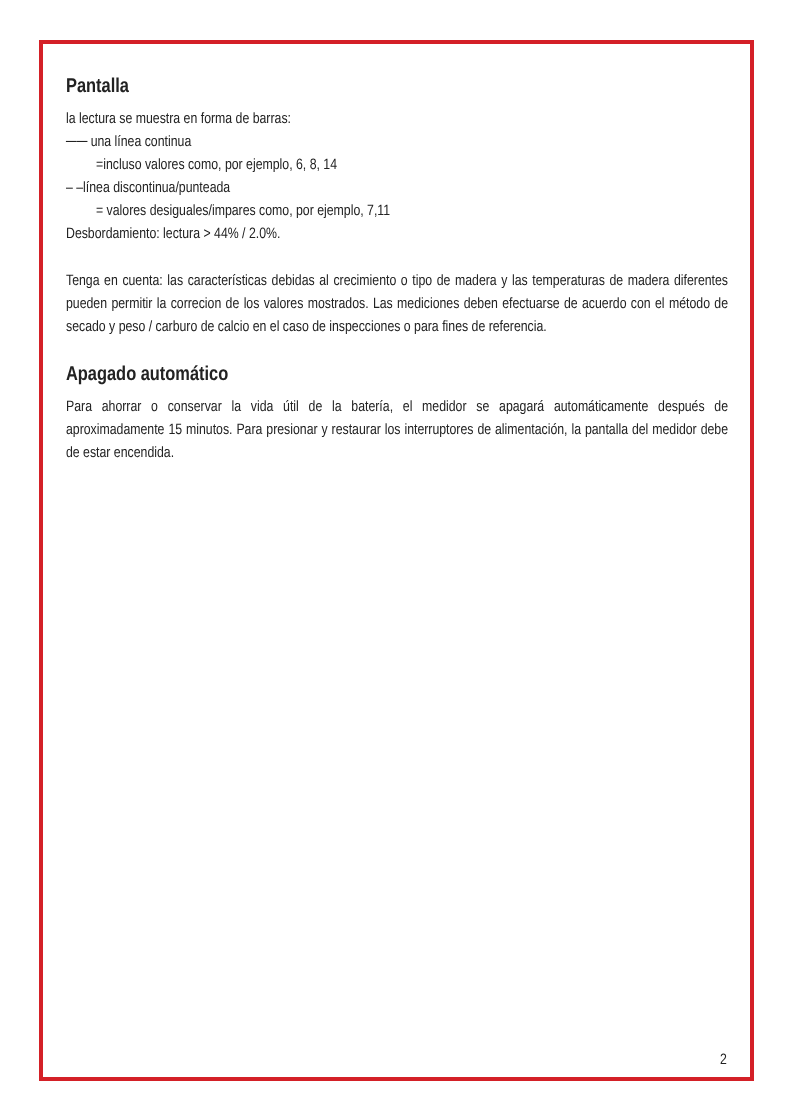Pantalla
la lectura se muestra en forma de barras:
── una línea continua
=incluso valores como, por ejemplo, 6, 8, 14
– –línea discontinua/punteada
= valores desiguales/impares como, por ejemplo, 7,11
Desbordamiento: lectura > 44% / 2.0%.
Tenga en cuenta: las características debidas al crecimiento o tipo de madera y las temperaturas de madera diferentes pueden permitir la correcion de los valores mostrados. Las mediciones deben efectuarse de acuerdo con el método de secado y peso / carburo de calcio en el caso de inspecciones o para fines de referencia.
Apagado automático
Para ahorrar o conservar la vida útil de la batería, el medidor se apagará automáticamente después de aproximadamente 15 minutos. Para presionar y restaurar los interruptores de alimentación, la pantalla del medidor debe de estar encendida.
2